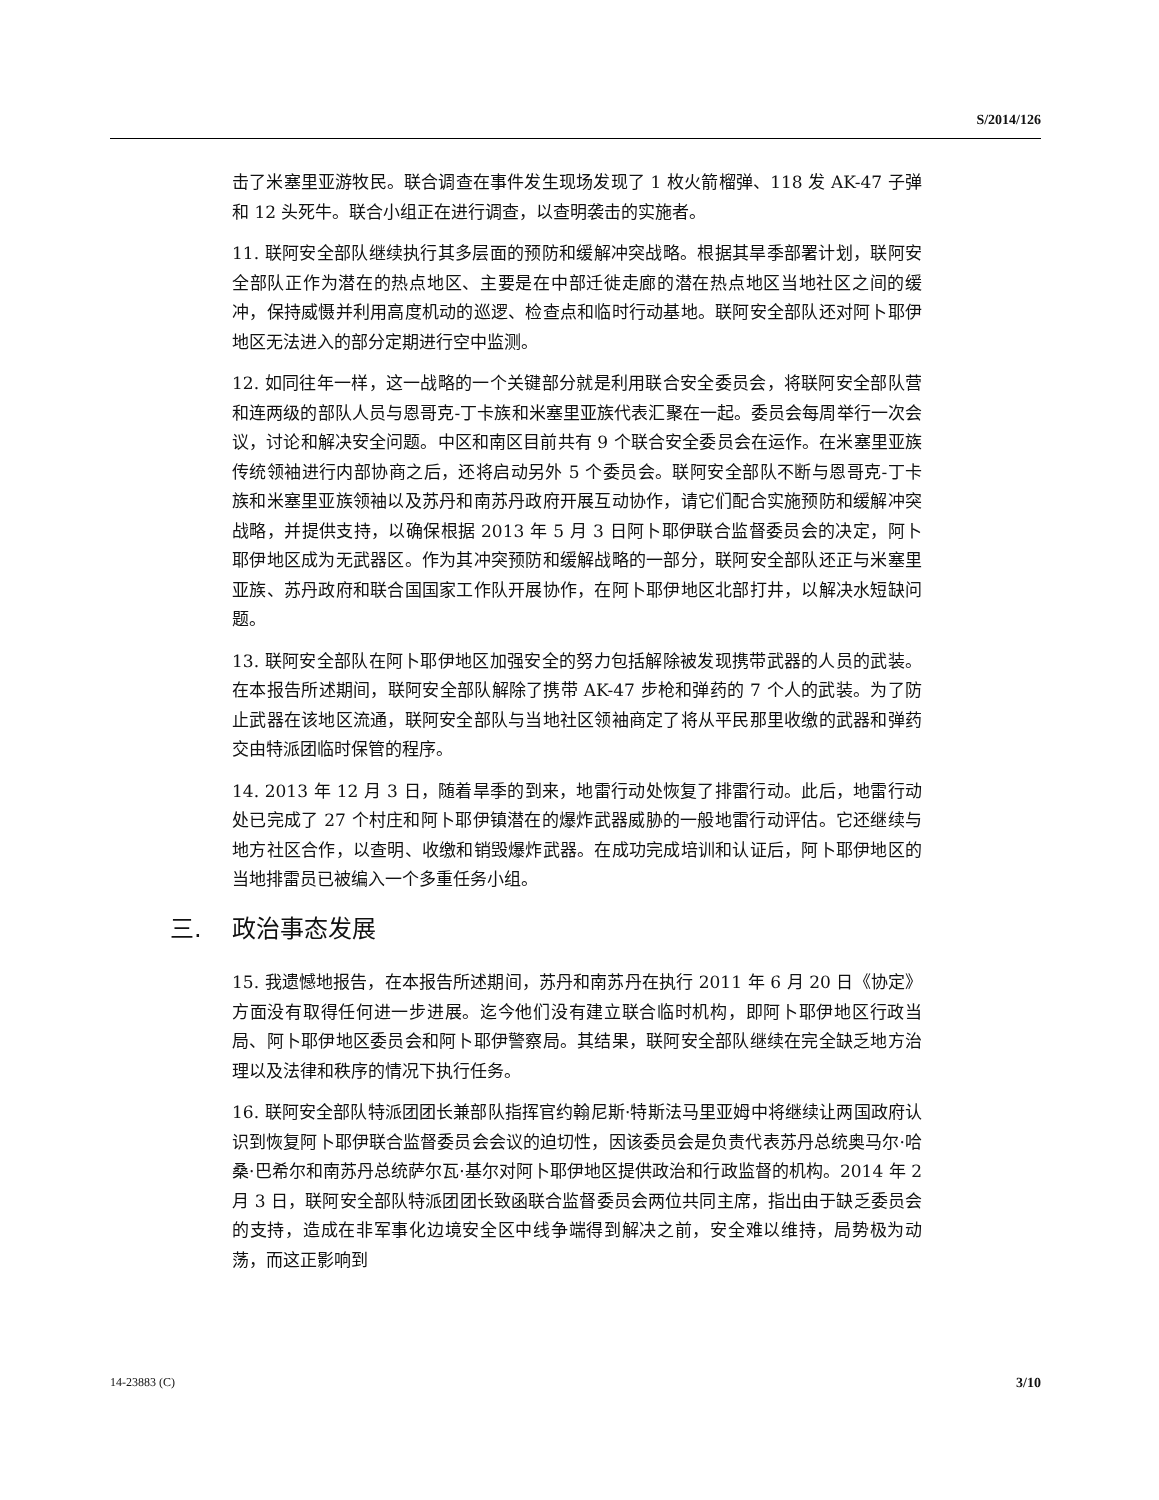S/2014/126
击了米塞里亚游牧民。联合调查在事件发生现场发现了 1 枚火箭榴弹、118 发 AK-47 子弹和 12 头死牛。联合小组正在进行调查，以查明袭击的实施者。
11. 联阿安全部队继续执行其多层面的预防和缓解冲突战略。根据其旱季部署计划，联阿安全部队正作为潜在的热点地区、主要是在中部迁徙走廊的潜在热点地区当地社区之间的缓冲，保持威慑并利用高度机动的巡逻、检查点和临时行动基地。联阿安全部队还对阿卜耶伊地区无法进入的部分定期进行空中监测。
12. 如同往年一样，这一战略的一个关键部分就是利用联合安全委员会，将联阿安全部队营和连两级的部队人员与恩哥克-丁卡族和米塞里亚族代表汇聚在一起。委员会每周举行一次会议，讨论和解决安全问题。中区和南区目前共有 9 个联合安全委员会在运作。在米塞里亚族传统领袖进行内部协商之后，还将启动另外 5 个委员会。联阿安全部队不断与恩哥克-丁卡族和米塞里亚族领袖以及苏丹和南苏丹政府开展互动协作，请它们配合实施预防和缓解冲突战略，并提供支持，以确保根据 2013 年 5 月 3 日阿卜耶伊联合监督委员会的决定，阿卜耶伊地区成为无武器区。作为其冲突预防和缓解战略的一部分，联阿安全部队还正与米塞里亚族、苏丹政府和联合国国家工作队开展协作，在阿卜耶伊地区北部打井，以解决水短缺问题。
13. 联阿安全部队在阿卜耶伊地区加强安全的努力包括解除被发现携带武器的人员的武装。在本报告所述期间，联阿安全部队解除了携带 AK-47 步枪和弹药的 7 个人的武装。为了防止武器在该地区流通，联阿安全部队与当地社区领袖商定了将从平民那里收缴的武器和弹药交由特派团临时保管的程序。
14. 2013 年 12 月 3 日，随着旱季的到来，地雷行动处恢复了排雷行动。此后，地雷行动处已完成了 27 个村庄和阿卜耶伊镇潜在的爆炸武器威胁的一般地雷行动评估。它还继续与地方社区合作，以查明、收缴和销毁爆炸武器。在成功完成培训和认证后，阿卜耶伊地区的当地排雷员已被编入一个多重任务小组。
三. 政治事态发展
15. 我遗憾地报告，在本报告所述期间，苏丹和南苏丹在执行 2011 年 6 月 20 日《协定》方面没有取得任何进一步进展。迄今他们没有建立联合临时机构，即阿卜耶伊地区行政当局、阿卜耶伊地区委员会和阿卜耶伊警察局。其结果，联阿安全部队继续在完全缺乏地方治理以及法律和秩序的情况下执行任务。
16. 联阿安全部队特派团团长兼部队指挥官约翰尼斯·特斯法马里亚姆中将继续让两国政府认识到恢复阿卜耶伊联合监督委员会会议的迫切性，因该委员会是负责代表苏丹总统奥马尔·哈桑·巴希尔和南苏丹总统萨尔瓦·基尔对阿卜耶伊地区提供政治和行政监督的机构。2014 年 2 月 3 日，联阿安全部队特派团团长致函联合监督委员会两位共同主席，指出由于缺乏委员会的支持，造成在非军事化边境安全区中线争端得到解决之前，安全难以维持，局势极为动荡，而这正影响到
14-23883 (C) 3/10